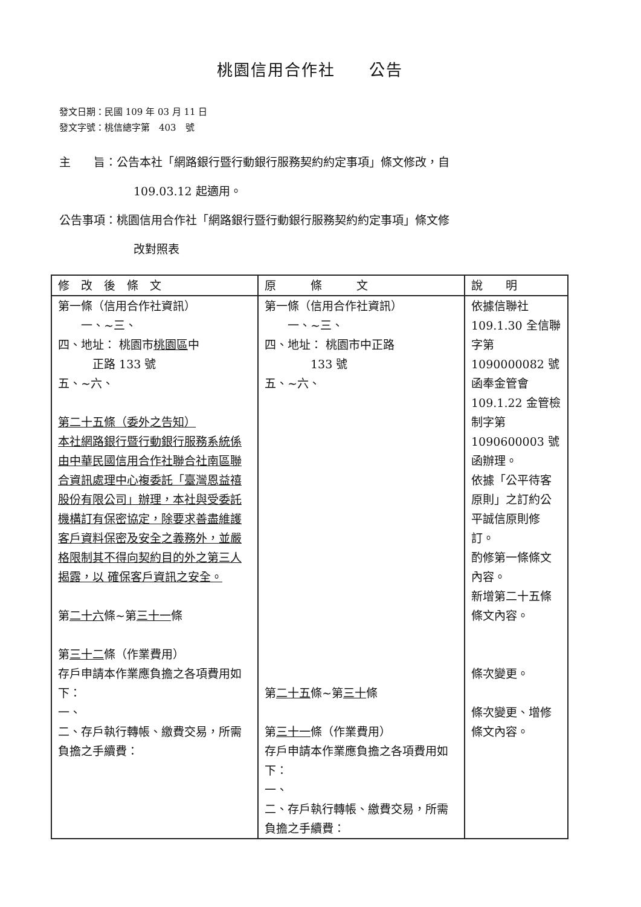桃園信用合作社　　公告
發文日期：民國 109 年 03 月 11 日
發文字號：桃信總字第　403　號
主　　旨：公告本社「網路銀行暨行動銀行服務契約約定事項」條文修改，自
109.03.12 起適用。
公告事項：桃園信用合作社「網路銀行暨行動銀行服務契約約定事項」條文修
改對照表
| 修 改 後 條 文 | 原 條 文 | 說 明 |
| --- | --- | --- |
| 第一條（信用合作社資訊） 一、~三、 四、地址： 桃園市 桃園區 中 正路 133 號 五、~六、 第二十五條（委外之告知） 本社網路銀行暨行動銀行服務系統係由中華民國信用合作社聯合社南區聯合資訊處理中心複委託「臺灣恩益禧股份有限公司」辦理，本社與受委託 機構訂有保密協定，除要求善盡維護客戶資料保密及安全之義務外，並嚴格限制其不得向契約目的外之第三人揭露，以 確保客戶資訊之安全。 第 二十六 條~第 三十一 條 第 三十二 條（作業費用） 存戶申請本作業應負擔之各項費用如下： 一、 二、存戶執行轉帳、繳費交易，所需負擔之手續費： | 第一條（信用合作社資訊） 一、~三、 四、地址： 桃園市中正路 133 號 五、~六、 第 二十五 條~第 三十 條 第 三十一 條（作業費用） 存戶申請本作業應負擔之各項費用如下： 一、 二、存戶執行轉帳、繳費交易，所需負擔之手續費： | 依據信聯社 109.1.30 全信聯字第 1090000082 號函奉金管會 109.1.22 金管檢制字第 1090600003 號函辦理。 依據「公平待客原則」之訂約公平誠信原則修訂。 酌修第一條條文內容。 新增第二十五條條文內容。 條次變更。 條次變更、增修條文內容。 |